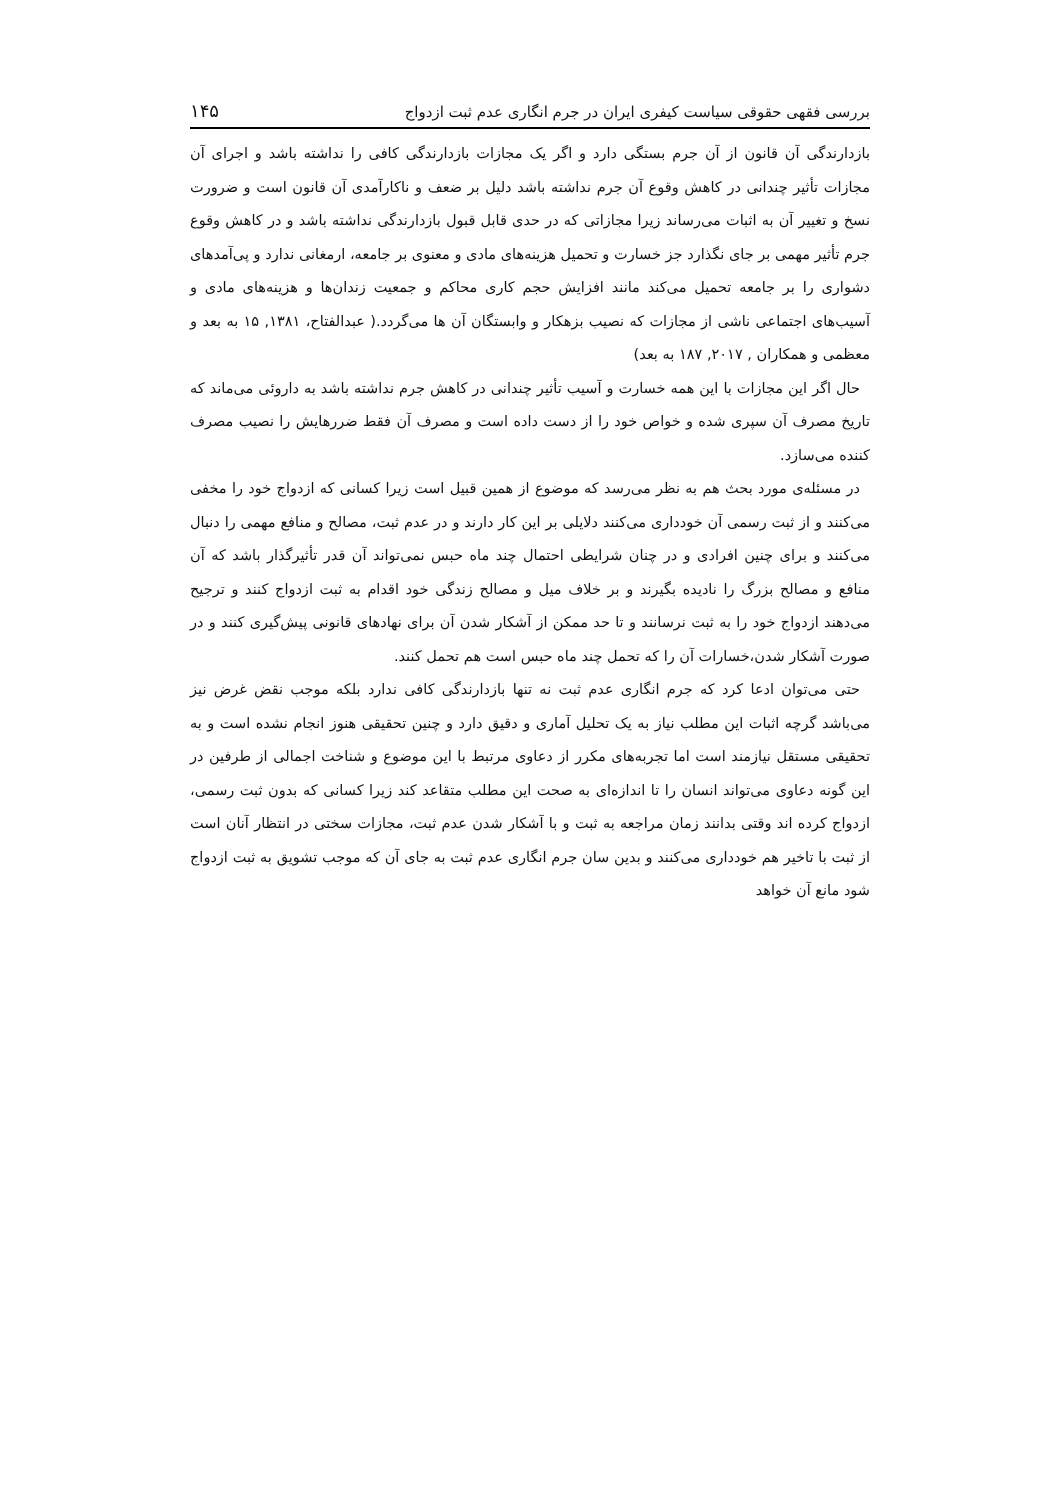بررسی فقهی حقوقی سیاست کیفری ایران در جرم انگاری عدم ثبت ازدواج ۱۴۵
بازدارندگی آن قانون از آن جرم بستگی دارد و اگر یک مجازات بازدارندگی کافی را نداشته باشد و اجرای آن مجازات تأثیر چندانی در کاهش وقوع آن جرم نداشته باشد دلیل بر ضعف و ناکارآمدی آن قانون است و ضرورت نسخ و تغییر آن به اثبات می‌رساند زیرا مجازاتی که در حدی قابل قبول بازدارندگی نداشته باشد و در کاهش وقوع جرم تأثیر مهمی بر جای نگذارد جز خسارت و تحمیل هزینه‌های مادی و معنوی بر جامعه، ارمغانی ندارد و پی‌آمدهای دشواری را بر جامعه تحمیل می‌کند مانند افزایش حجم کاری محاکم و جمعیت زندان‌ها و هزینه‌های مادی و آسیب‌های اجتماعی ناشی از مجازات که نصیب بزهکار و وابستگان آن ها می‌گردد.( عبدالفتاح، ۱۳۸۱, ۱۵ به بعد و معظمی و همکاران , ۲۰۱۷, ۱۸۷ به بعد)
حال اگر این مجازات با این همه خسارت و آسیب تأثیر چندانی در کاهش جرم نداشته باشد به داروئی می‌ماند که تاریخ مصرف آن سپری شده و خواص خود را از دست داده است و مصرف آن فقط ضررهایش را نصیب مصرف کننده می‌سازد.
در مسئله‌ی مورد بحث هم به نظر می‌رسد که موضوع از همین قبیل است زیرا کسانی که ازدواج خود را مخفی می‌کنند و از ثبت رسمی آن خودداری می‌کنند دلایلی بر این کار دارند و در عدم ثبت، مصالح و منافع مهمی را دنبال می‌کنند و برای چنین افرادی و در چنان شرایطی احتمال چند ماه حبس نمی‌تواند آن قدر تأثیرگذار باشد که آن منافع و مصالح بزرگ را نادیده بگیرند و بر خلاف میل و مصالح زندگی خود اقدام به ثبت ازدواج کنند و ترجیح می‌دهند ازدواج خود را به ثبت نرسانند و تا حد ممکن از آشکار شدن آن برای نهادهای قانونی پیش‌گیری کنند و در صورت آشکار شدن،خسارات آن را که تحمل چند ماه حبس است هم تحمل کنند.
حتی می‌توان ادعا کرد که جرم انگاری عدم ثبت نه تنها بازدارندگی کافی ندارد بلکه موجب نقض غرض نیز می‌باشد گرچه اثبات این مطلب نیاز به یک تحلیل آماری و دقیق دارد و چنین تحقیقی هنوز انجام نشده است و به تحقیقی مستقل نیازمند است اما تجربه‌های مکرر از دعاوی مرتبط با این موضوع و شناخت اجمالی از طرفین در این گونه دعاوی می‌تواند انسان را تا اندازه‌ای به صحت این مطلب متقاعد کند زیرا کسانی که بدون ثبت رسمی، ازدواج کرده اند وقتی بدانند زمان مراجعه به ثبت و با آشکار شدن عدم ثبت، مجازات سختی در انتظار آنان است از ثبت با تاخیر هم خودداری می‌کنند و بدین سان جرم انگاری عدم ثبت به جای آن که موجب تشویق به ثبت ازدواج شود مانع آن خواهد